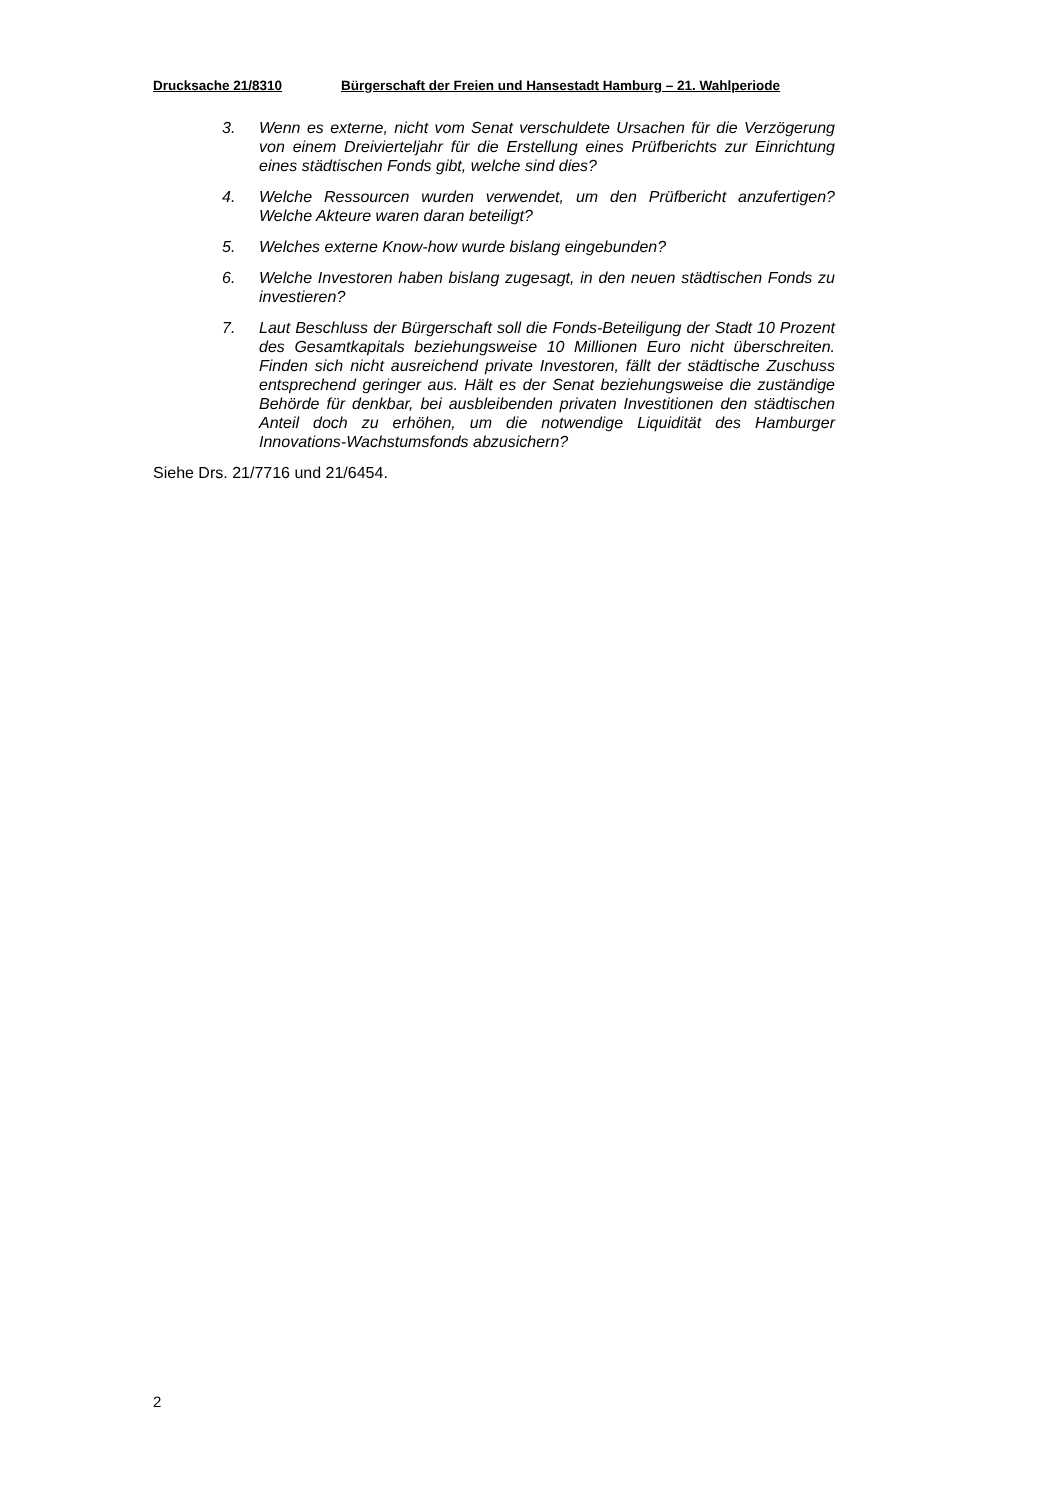Drucksache 21/8310 Bürgerschaft der Freien und Hansestadt Hamburg – 21. Wahlperiode
3. Wenn es externe, nicht vom Senat verschuldete Ursachen für die Verzögerung von einem Dreivierteljahr für die Erstellung eines Prüfberichts zur Einrichtung eines städtischen Fonds gibt, welche sind dies?
4. Welche Ressourcen wurden verwendet, um den Prüfbericht anzufertigen? Welche Akteure waren daran beteiligt?
5. Welches externe Know-how wurde bislang eingebunden?
6. Welche Investoren haben bislang zugesagt, in den neuen städtischen Fonds zu investieren?
7. Laut Beschluss der Bürgerschaft soll die Fonds-Beteiligung der Stadt 10 Prozent des Gesamtkapitals beziehungsweise 10 Millionen Euro nicht überschreiten. Finden sich nicht ausreichend private Investoren, fällt der städtische Zuschuss entsprechend geringer aus. Hält es der Senat beziehungsweise die zuständige Behörde für denkbar, bei ausbleibenden privaten Investitionen den städtischen Anteil doch zu erhöhen, um die notwendige Liquidität des Hamburger Innovations-Wachstumsfonds abzusichern?
Siehe Drs. 21/7716 und 21/6454.
2